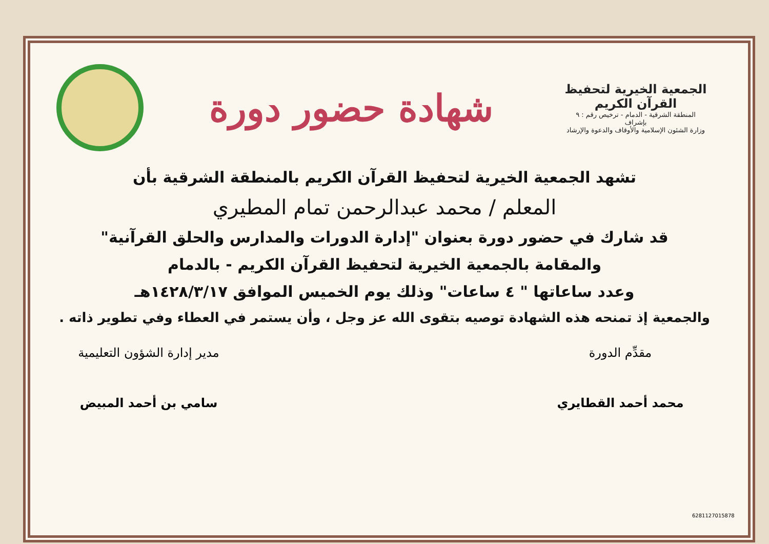الجمعية الخيرية لتحفيظ القرآن الكريم
المنطقة الشرقية - الدمام - ترخيص رقم : ٩
بإشراف
وزارة الشئون الإسلامية والأوقاف والدعوة والإرشاد
شهادة حضور دورة
تشهد الجمعية الخيرية لتحفيظ القرآن الكريم بالمنطقة الشرقية بأن
المعلم / محمد عبدالرحمن تمام المطيري
قد شارك في حضور دورة بعنوان "إدارة الدورات والمدارس والحلق القرآنية"
والمقامة بالجمعية الخيرية لتحفيظ القرآن الكريم - بالدمام
وعدد ساعاتها " ٤ ساعات" وذلك يوم الخميس الموافق ١٤٢٨/٣/١٧هـ
والجمعية إذ تمنحه هذه الشهادة توصيه بتقوى الله عز وجل ، وأن يستمر في العطاء وفي تطوير ذاته .
مقدِّم الدورة
محمد أحمد القطايري
مدير إدارة الشؤون التعليمية
سامي بن أحمد المبيض
6281127015878